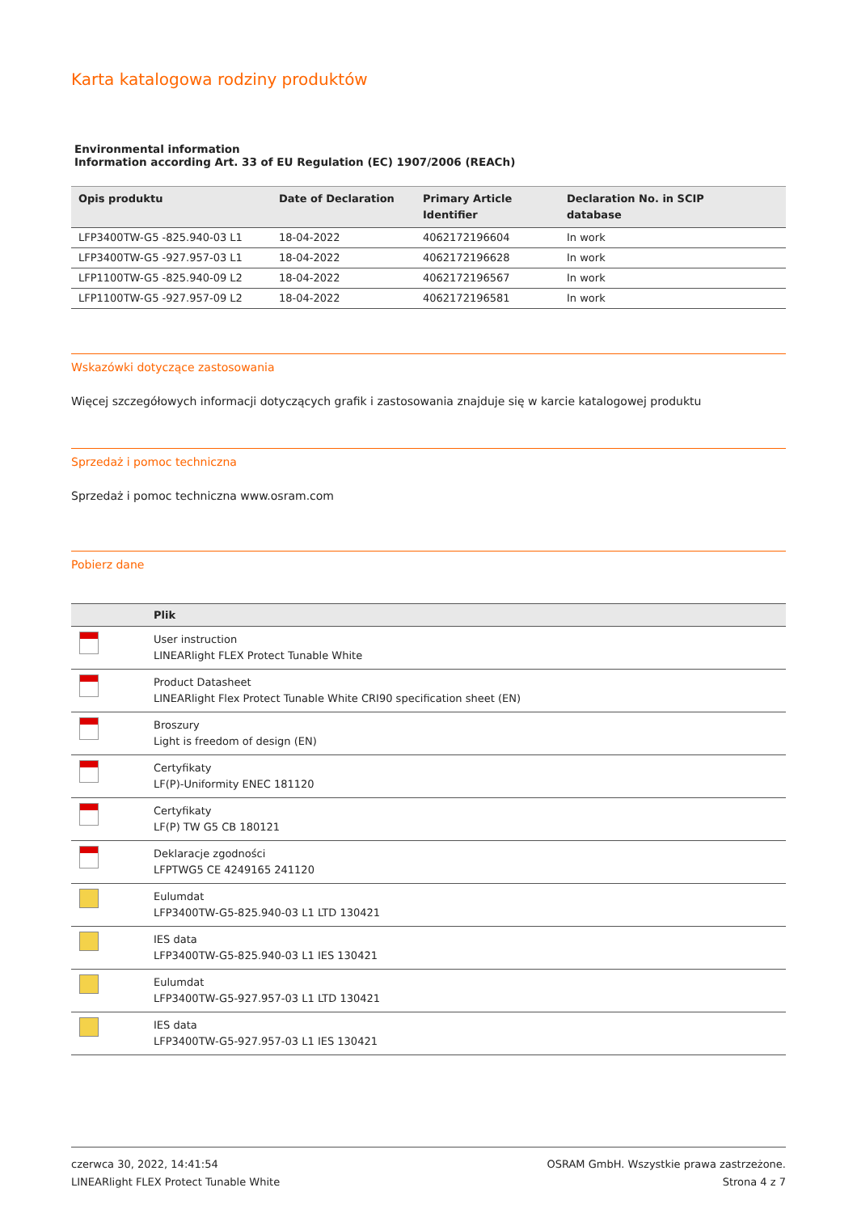Karta katalogowa rodziny produktów
Environmental information
Information according Art. 33 of EU Regulation (EC) 1907/2006 (REACh)
| Opis produktu | Date of Declaration | Primary Article Identifier | Declaration No. in SCIP database |
| --- | --- | --- | --- |
| LFP3400TW-G5 -825.940-03 L1 | 18-04-2022 | 4062172196604 | In work |
| LFP3400TW-G5 -927.957-03 L1 | 18-04-2022 | 4062172196628 | In work |
| LFP1100TW-G5 -825.940-09 L2 | 18-04-2022 | 4062172196567 | In work |
| LFP1100TW-G5 -927.957-09 L2 | 18-04-2022 | 4062172196581 | In work |
Wskazówki dotyczące zastosowania
Więcej szczegółowych informacji dotyczących grafik i zastosowania znajduje się w karcie katalogowej produktu
Sprzedaż i pomoc techniczna
Sprzedaż i pomoc techniczna www.osram.com
Pobierz dane
| | Plik |
| --- | --- |
| | User instruction LINEARlight FLEX Protect Tunable White |
| | Product Datasheet LINEARlight Flex Protect Tunable White CRI90 specification sheet (EN) |
| | Broszury Light is freedom of design (EN) |
| | Certyfikaty LF(P)-Uniformity ENEC 181120 |
| | Certyfikaty LF(P) TW G5 CB 180121 |
| | Deklaracje zgodności LFPTWG5 CE 4249165 241120 |
| | Eulumdat LFP3400TW-G5-825.940-03 L1 LTD 130421 |
| | IES data LFP3400TW-G5-825.940-03 L1 IES 130421 |
| | Eulumdat LFP3400TW-G5-927.957-03 L1 LTD 130421 |
| | IES data LFP3400TW-G5-927.957-03 L1 IES 130421 |
czerwca 30, 2022, 14:41:54
LINEARlight FLEX Protect Tunable White
OSRAM GmbH. Wszystkie prawa zastrzeżone.
Strona 4 z 7